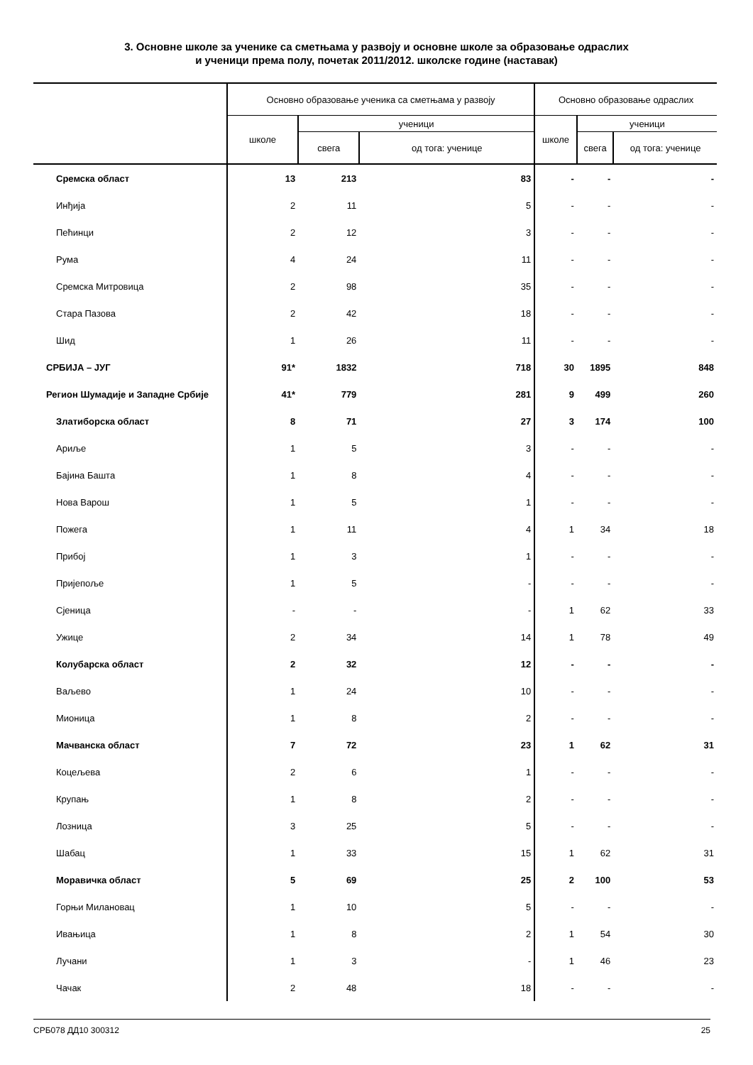3. Основне школе за ученике са сметњама у развоју и основне школе за образовање одраслих
и ученици према полу, почетак 2011/2012. школске године (наставак)
| | Основно образовање ученика са сметњама у развоју | | | Основно образовање одраслих | | |
| --- | --- | --- | --- | --- | --- | --- |
| | школе | ученици | | школе | ученици | |
| | | свега | од тога: ученице | | свега | од тога: ученице |
| Сремска област | 13 | 213 | 83 | - | - | - |
| Инђија | 2 | 11 | 5 | - | - | - |
| Пећинци | 2 | 12 | 3 | - | - | - |
| Рума | 4 | 24 | 11 | - | - | - |
| Сремска Митровица | 2 | 98 | 35 | - | - | - |
| Стара Пазова | 2 | 42 | 18 | - | - | - |
| Шид | 1 | 26 | 11 | - | - | - |
| СРБИЈА – ЈУГ | 91* | 1832 | 718 | 30 | 1895 | 848 |
| Регион Шумадије и Западне Србије | 41* | 779 | 281 | 9 | 499 | 260 |
| Златиборска област | 8 | 71 | 27 | 3 | 174 | 100 |
| Ариље | 1 | 5 | 3 | - | - | - |
| Бајина Башта | 1 | 8 | 4 | - | - | - |
| Нова Варош | 1 | 5 | 1 | - | - | - |
| Пожега | 1 | 11 | 4 | 1 | 34 | 18 |
| Прибој | 1 | 3 | 1 | - | - | - |
| Пријепоље | 1 | 5 | - | - | - | - |
| Сјеница | - | - | - | 1 | 62 | 33 |
| Ужице | 2 | 34 | 14 | 1 | 78 | 49 |
| Колубарска област | 2 | 32 | 12 | - | - | - |
| Ваљево | 1 | 24 | 10 | - | - | - |
| Мионица | 1 | 8 | 2 | - | - | - |
| Мачванска област | 7 | 72 | 23 | 1 | 62 | 31 |
| Коцељева | 2 | 6 | 1 | - | - | - |
| Крупањ | 1 | 8 | 2 | - | - | - |
| Лозница | 3 | 25 | 5 | - | - | - |
| Шабац | 1 | 33 | 15 | 1 | 62 | 31 |
| Моравичка област | 5 | 69 | 25 | 2 | 100 | 53 |
| Горњи Милановац | 1 | 10 | 5 | - | - | - |
| Ивањица | 1 | 8 | 2 | 1 | 54 | 30 |
| Лучани | 1 | 3 | - | 1 | 46 | 23 |
| Чачак | 2 | 48 | 18 | - | - | - |
СРБ078 ДД10 300312 25